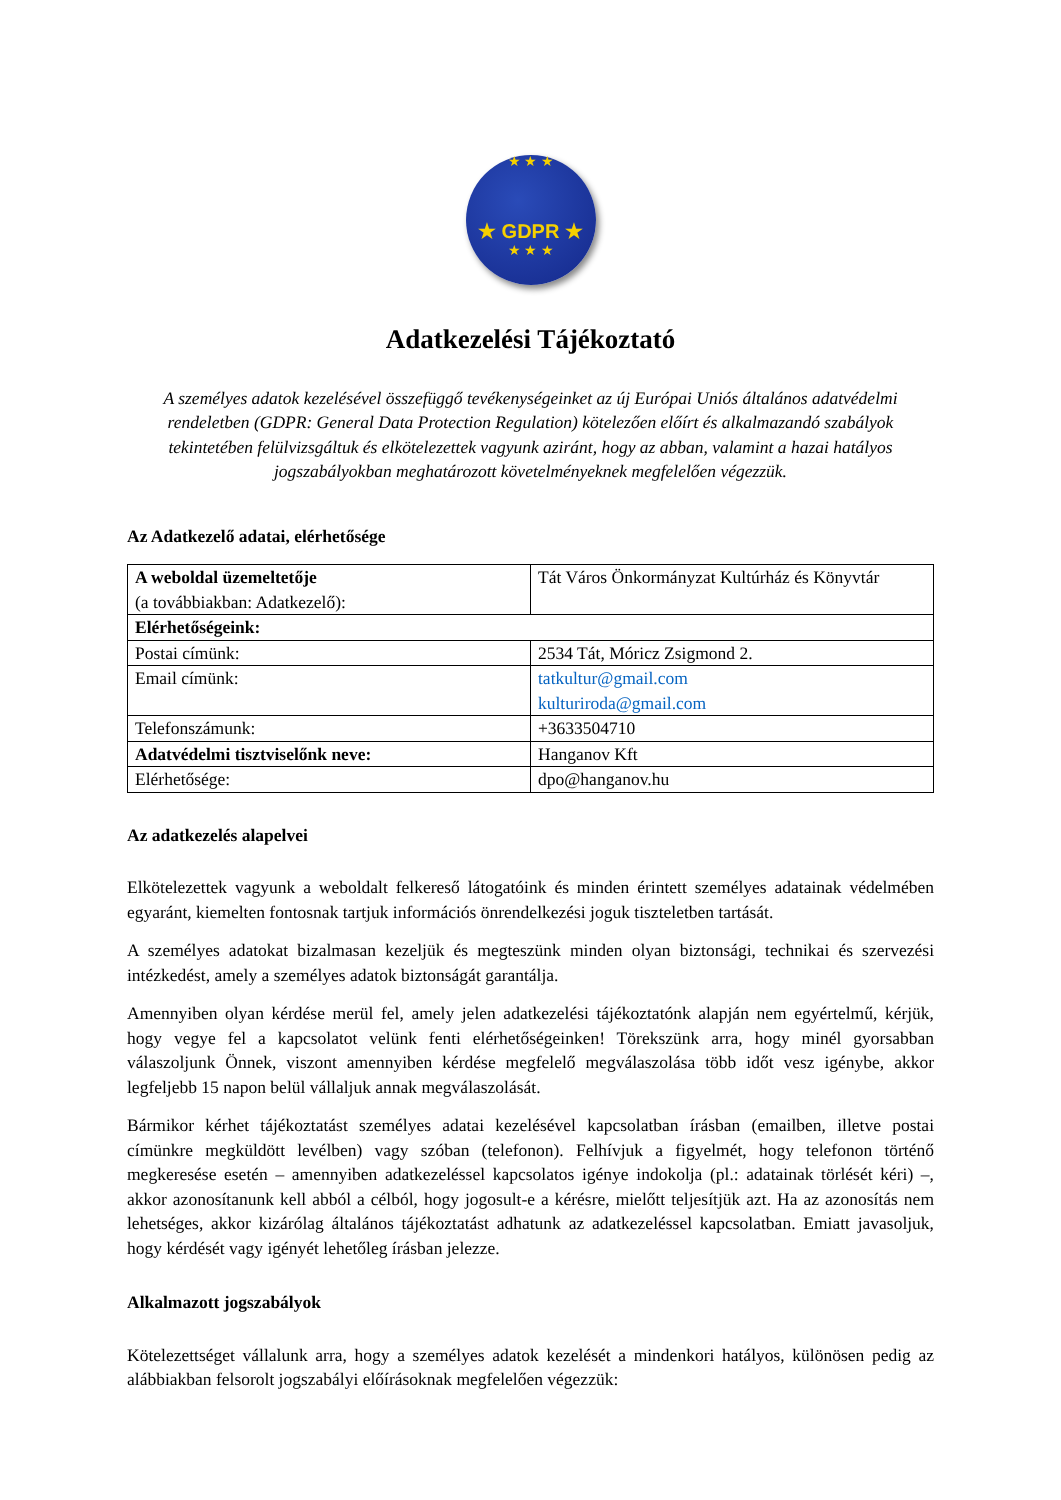★ ★ ★
★ GDPR ★
★ ★ ★
Adatkezelési Tájékoztató
A személyes adatok kezelésével összefüggő tevékenységeinket az új Európai Uniós általános adatvédelmi rendeletben (GDPR: General Data Protection Regulation) kötelezően előírt és alkalmazandó szabályok tekintetében felülvizsgáltuk és elkötelezettek vagyunk aziránt, hogy az abban, valamint a hazai hatályos jogszabályokban meghatározott követelményeknek megfelelően végezzük.
Az Adatkezelő adatai, elérhetősége
| A weboldal üzemeltetője (a továbbiakban: Adatkezelő): | Tát Város Önkormányzat Kultúrház és Könyvtár |
| Elérhetőségeink: | |
| Postai címünk: | 2534 Tát, Móricz Zsigmond 2. |
| Email címünk: | tatkultur@gmail.com kulturiroda@gmail.com |
| Telefonszámunk: | +3633504710 |
| Adatvédelmi tisztviselőnk neve: | Hanganov Kft |
| Elérhetősége: | dpo@hanganov.hu |
Az adatkezelés alapelvei
Elkötelezettek vagyunk a weboldalt felkereső látogatóink és minden érintett személyes adatainak védelmében egyaránt, kiemelten fontosnak tartjuk információs önrendelkezési joguk tiszteletben tartását.
A személyes adatokat bizalmasan kezeljük és megteszünk minden olyan biztonsági, technikai és szervezési intézkedést, amely a személyes adatok biztonságát garantálja.
Amennyiben olyan kérdése merül fel, amely jelen adatkezelési tájékoztatónk alapján nem egyértelmű, kérjük, hogy vegye fel a kapcsolatot velünk fenti elérhetőségeinken! Törekszünk arra, hogy minél gyorsabban válaszoljunk Önnek, viszont amennyiben kérdése megfelelő megválaszolása több időt vesz igénybe, akkor legfeljebb 15 napon belül vállaljuk annak megválaszolását.
Bármikor kérhet tájékoztatást személyes adatai kezelésével kapcsolatban írásban (emailben, illetve postai címünkre megküldött levélben) vagy szóban (telefonon). Felhívjuk a figyelmét, hogy telefonon történő megkeresése esetén – amennyiben adatkezeléssel kapcsolatos igénye indokolja (pl.: adatainak törlését kéri) –, akkor azonosítanunk kell abból a célból, hogy jogosult-e a kérésre, mielőtt teljesítjük azt. Ha az azonosítás nem lehetséges, akkor kizárólag általános tájékoztatást adhatunk az adatkezeléssel kapcsolatban. Emiatt javasoljuk, hogy kérdését vagy igényét lehetőleg írásban jelezze.
Alkalmazott jogszabályok
Kötelezettséget vállalunk arra, hogy a személyes adatok kezelését a mindenkori hatályos, különösen pedig az alábbiakban felsorolt jogszabályi előírásoknak megfelelően végezzük: